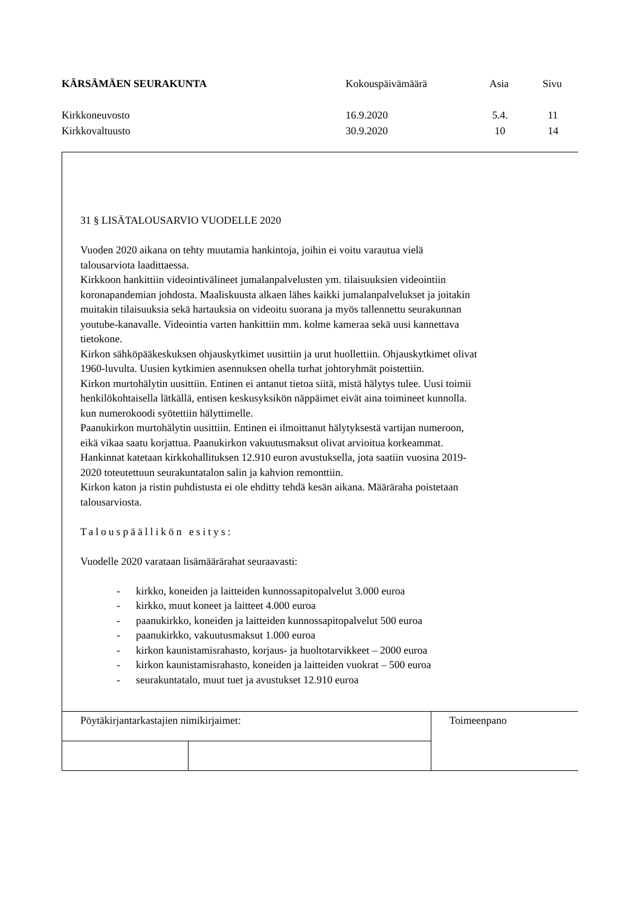| KÄRSÄMÄEN SEURAKUNTA | Kokouspäivämäärä | Asia | Sivu |
| Kirkkoneuvosto | 16.9.2020 | 5.4. | 11 |
| Kirkkovaltuusto | 30.9.2020 | 10 | 14 |
31 § LISÄTALOUSARVIO VUODELLE 2020
Vuoden 2020 aikana on tehty muutamia hankintoja, joihin ei voitu varautua vielä
talousarviota laadittaessa.
Kirkkoon hankittiin videointivälineet jumalanpalvelusten ym. tilaisuuksien videointiin
koronapandemian johdosta. Maaliskuusta alkaen lähes kaikki jumalanpalvelukset ja joitakin
muitakin tilaisuuksia sekä hartauksia on videoitu suorana ja myös tallennettu seurakunnan
youtube-kanavalle. Videointia varten hankittiin mm. kolme kameraa sekä uusi kannettava
tietokone.
Kirkon sähköpääkeskuksen ohjauskytkimet uusittiin ja urut huollettiin. Ohjauskytkimet olivat
1960-luvulta. Uusien kytkimien asennuksen ohella turhat johtoryhmät poistettiin.
Kirkon murtohälytin uusittiin. Entinen ei antanut tietoa siitä, mistä hälytys tulee. Uusi toimii
henkilökohtaisella lätkällä, entisen keskusyksikön näppäimet eivät aina toimineet kunnolla.
kun numerokoodi syötettiin hälyttimelle.
Paanukirkon murtohälytin uusittiin. Entinen ei ilmoittanut hälytyksestä vartijan numeroon,
eikä vikaa saatu korjattua. Paanukirkon vakuutusmaksut olivat arvioitua korkeammat.
Hankinnat katetaan kirkkohallituksen 12.910 euron avustuksella, jota saatiin vuosina 2019-
2020 toteutettuun seurakuntatalon salin ja kahvion remonttiin.
Kirkon katon ja ristin puhdistusta ei ole ehditty tehdä kesän aikana. Määräraha poistetaan
talousarviosta.
Talouspäällikön esitys:
Vuodelle 2020 varataan lisämäärärahat seuraavasti:
- kirkko, koneiden ja laitteiden kunnossapitopalvelut 3.000 euroa
- kirkko, muut koneet ja laitteet 4.000 euroa
- paanukirkko, koneiden ja laitteiden kunnossapitopalvelut 500 euroa
- paanukirkko, vakuutusmaksut 1.000 euroa
- kirkon kaunistamisrahasto, korjaus- ja huoltotarvikkeet – 2000 euroa
- kirkon kaunistamisrahasto, koneiden ja laitteiden vuokrat – 500 euroa
- seurakuntatalo, muut tuet ja avustukset 12.910 euroa
| Pöytäkirjantarkastajien nimikirjaimet: | | Toimeenpano |